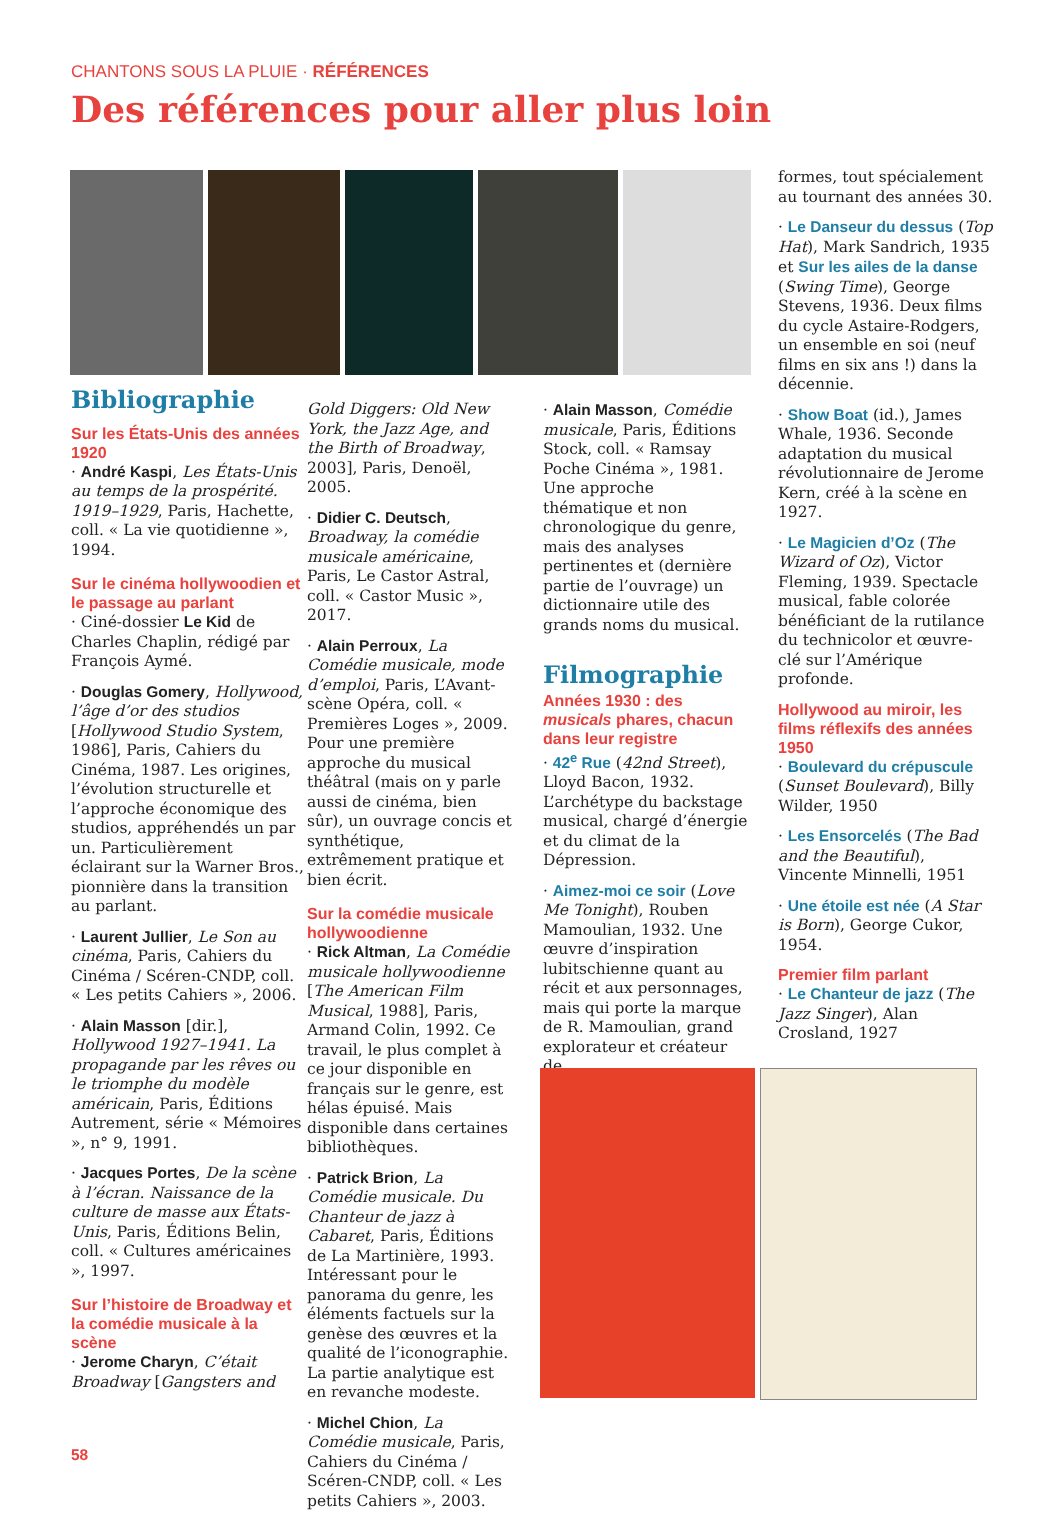CHANTONS SOUS LA PLUIE · RÉFÉRENCES
Des références pour aller plus loin
Bibliographie
Sur les États-Unis des années 1920
· André Kaspi, Les États-Unis au temps de la prospérité. 1919–1929, Paris, Hachette, coll. « La vie quotidienne », 1994.
Sur le cinéma hollywoodien et le passage au parlant
· Ciné-dossier Le Kid de Charles Chaplin, rédigé par François Aymé.
· Douglas Gomery, Hollywood, l’âge d’or des studios [Hollywood Studio System, 1986], Paris, Cahiers du Cinéma, 1987. Les origines, l’évolution structurelle et l’approche économique des studios, appréhendés un par un. Particulièrement éclairant sur la Warner Bros., pionnière dans la transition au parlant.
· Laurent Jullier, Le Son au cinéma, Paris, Cahiers du Cinéma / Scéren-CNDP, coll. « Les petits Cahiers », 2006.
· Alain Masson [dir.], Hollywood 1927–1941. La propagande par les rêves ou le triomphe du modèle américain, Paris, Éditions Autrement, série « Mémoires », n° 9, 1991.
· Jacques Portes, De la scène à l’écran. Naissance de la culture de masse aux États-Unis, Paris, Éditions Belin, coll. « Cultures américaines », 1997.
Sur l’histoire de Broadway et la comédie musicale à la scène
· Jerome Charyn, C’était Broadway [Gangsters and
Gold Diggers: Old New York, the Jazz Age, and the Birth of Broadway, 2003], Paris, Denoël, 2005.
· Didier C. Deutsch, Broadway, la comédie musicale américaine, Paris, Le Castor Astral, coll. « Castor Music », 2017.
· Alain Perroux, La Comédie musicale, mode d’emploi, Paris, L’Avant-scène Opéra, coll. « Premières Loges », 2009. Pour une première approche du musical théâtral (mais on y parle aussi de cinéma, bien sûr), un ouvrage concis et synthétique, extrêmement pratique et bien écrit.
Sur la comédie musicale hollywoodienne
· Rick Altman, La Comédie musicale hollywoodienne [The American Film Musical, 1988], Paris, Armand Colin, 1992. Ce travail, le plus complet à ce jour disponible en français sur le genre, est hélas épuisé. Mais disponible dans certaines bibliothèques.
· Patrick Brion, La Comédie musicale. Du Chanteur de jazz à Cabaret, Paris, Éditions de La Martinière, 1993. Intéressant pour le panorama du genre, les éléments factuels sur la genèse des œuvres et la qualité de l’iconographie. La partie analytique est en revanche modeste.
· Michel Chion, La Comédie musicale, Paris, Cahiers du Cinéma / Scéren-CNDP, coll. « Les petits Cahiers », 2003.
· Alain Masson, Comédie musicale, Paris, Éditions Stock, coll. « Ramsay Poche Cinéma », 1981. Une approche thématique et non chronologique du genre, mais des analyses pertinentes et (dernière partie de l’ouvrage) un dictionnaire utile des grands noms du musical.
Filmographie
Années 1930 : des musicals phares, chacun dans leur registre
· 42<sup>e</sup> Rue (42nd Street), Lloyd Bacon, 1932. L’archétype du backstage musical, chargé d’énergie et du climat de la Dépression.
· Aimez-moi ce soir (Love Me Tonight), Rouben Mamoulian, 1932. Une œuvre d’inspiration lubitschienne quant au récit et aux personnages, mais qui porte la marque de R. Mamoulian, grand explorateur et créateur de
formes, tout spécialement au tournant des années 30.
· Le Danseur du dessus (Top Hat), Mark Sandrich, 1935 et Sur les ailes de la danse (Swing Time), George Stevens, 1936. Deux films du cycle Astaire-Rodgers, un ensemble en soi (neuf films en six ans !) dans la décennie.
· Show Boat (id.), James Whale, 1936. Seconde adaptation du musical révolutionnaire de Jerome Kern, créé à la scène en 1927.
· Le Magicien d’Oz (The Wizard of Oz), Victor Fleming, 1939. Spectacle musical, fable colorée bénéficiant de la rutilance du technicolor et œuvre-clé sur l’Amérique profonde.
Hollywood au miroir, les films réflexifs des années 1950
· Boulevard du crépuscule (Sunset Boulevard), Billy Wilder, 1950
· Les Ensorcelés (The Bad and the Beautiful), Vincente Minnelli, 1951
· Une étoile est née (A Star is Born), George Cukor, 1954.
Premier film parlant
· Le Chanteur de jazz (The Jazz Singer), Alan Crosland, 1927
58